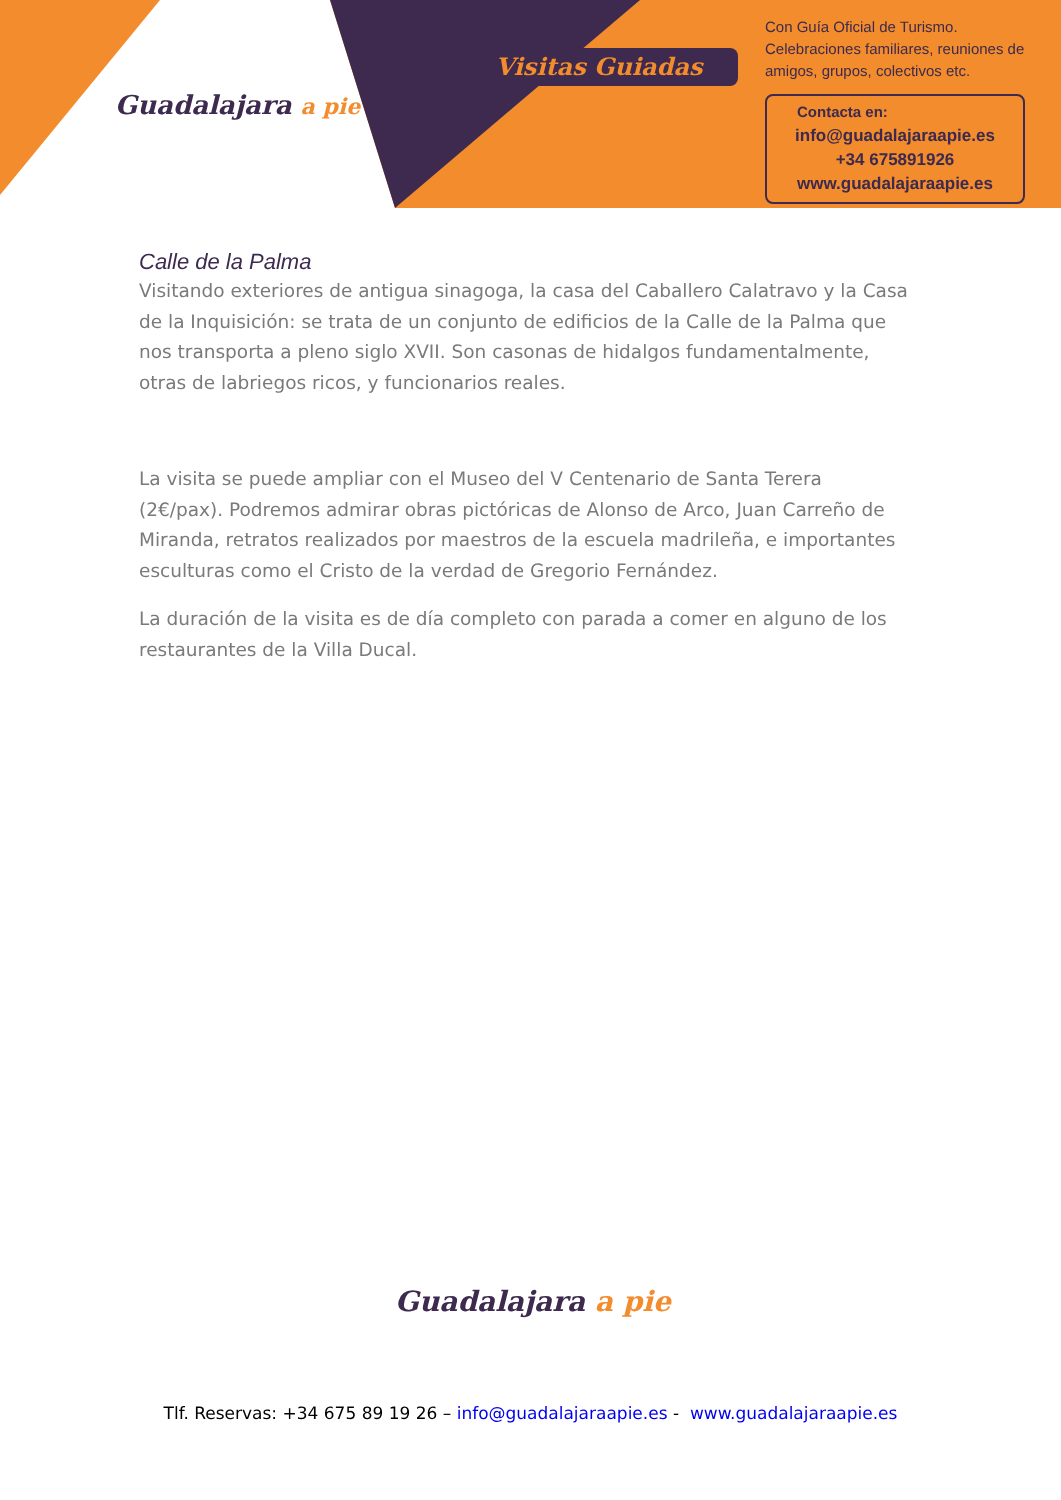Guadalajara a pie
Visitas Guiadas
Con Guía Oficial de Turismo.
Celebraciones familiares, reuniones de amigos, grupos, colectivos etc.
Contacta en:
info@guadalajaraapie.es
+34 675891926
www.guadalajaraapie.es
Calle de la Palma
Visitando exteriores de antigua sinagoga, la casa del Caballero Calatravo y la Casa de la Inquisición: se trata de un conjunto de edificios de la Calle de la Palma que nos transporta a pleno siglo XVII. Son casonas de hidalgos fundamentalmente, otras de labriegos ricos, y funcionarios reales.
La visita se puede ampliar con el Museo del V Centenario de Santa Terera (2€/pax). Podremos admirar obras pictóricas de Alonso de Arco, Juan Carreño de Miranda, retratos realizados por maestros de la escuela madrileña, e importantes esculturas como el Cristo de la verdad de Gregorio Fernández.
La duración de la visita es de día completo con parada a comer en alguno de los restaurantes de la Villa Ducal.
Guadalajara a pie
Tlf. Reservas: +34 675 89 19 26 – info@guadalajaraapie.es - www.guadalajaraapie.es